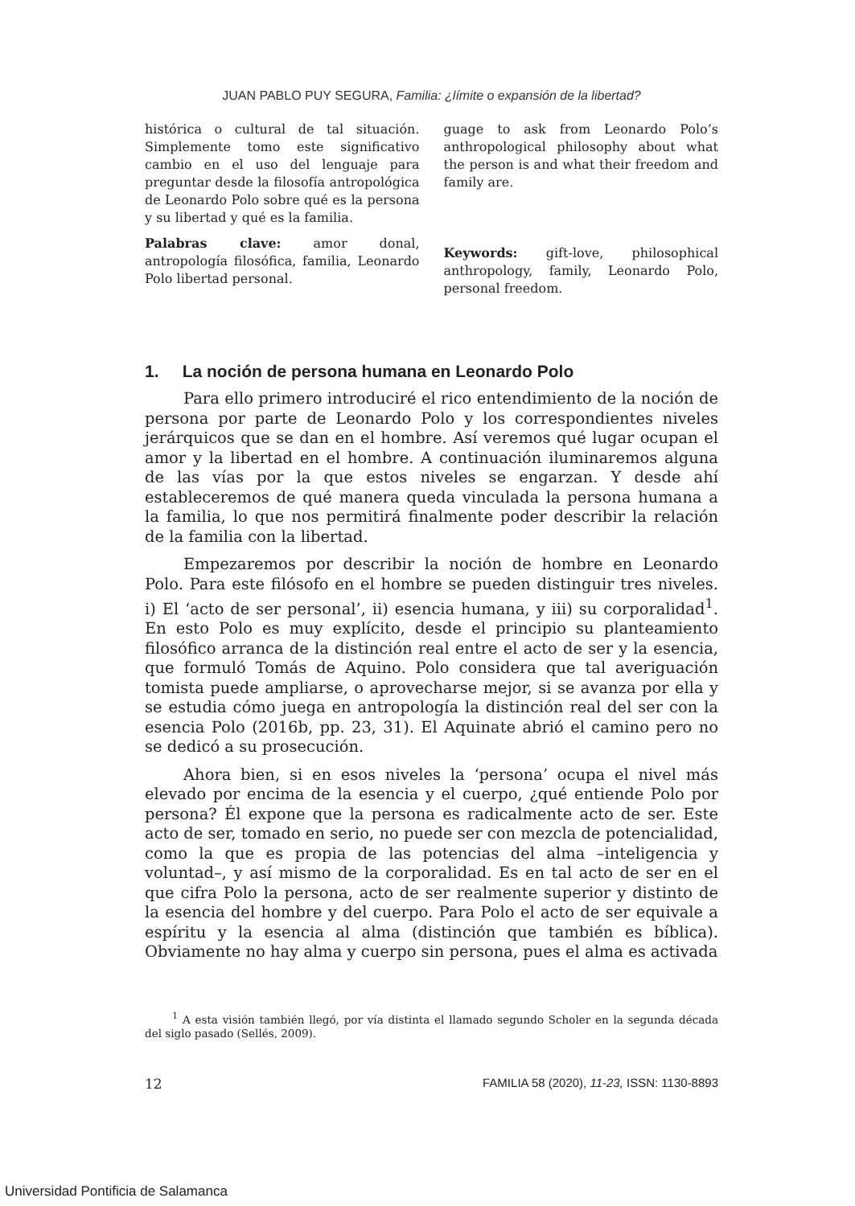JUAN PABLO PUY SEGURA, Familia: ¿límite o expansión de la libertad?
histórica o cultural de tal situación. Simplemente tomo este significativo cambio en el uso del lenguaje para preguntar desde la filosofía antropológica de Leonardo Polo sobre qué es la persona y su libertad y qué es la familia.
Palabras clave: amor donal, antropología filosófica, familia, Leonardo Polo libertad personal.
guage to ask from Leonardo Polo’s anthropological philosophy about what the person is and what their freedom and family are.
Keywords: gift-love, philosophical anthropology, family, Leonardo Polo, personal freedom.
1. La noción de persona humana en Leonardo Polo
Para ello primero introduciré el rico entendimiento de la noción de persona por parte de Leonardo Polo y los correspondientes niveles jerárquicos que se dan en el hombre. Así veremos qué lugar ocupan el amor y la libertad en el hombre. A continuación iluminaremos alguna de las vías por la que estos niveles se engarzan. Y desde ahí estableceremos de qué manera queda vinculada la persona humana a la familia, lo que nos permitirá finalmente poder describir la relación de la familia con la libertad.
Empezaremos por describir la noción de hombre en Leonardo Polo. Para este filósofo en el hombre se pueden distinguir tres niveles. i) El ‘acto de ser personal’, ii) esencia humana, y iii) su corporalidad<sup>1</sup>. En esto Polo es muy explícito, desde el principio su planteamiento filosófico arranca de la distinción real entre el acto de ser y la esencia, que formuló Tomás de Aquino. Polo considera que tal averiguación tomista puede ampliarse, o aprovecharse mejor, si se avanza por ella y se estudia cómo juega en antropología la distinción real del ser con la esencia Polo (2016b, pp. 23, 31). El Aquinate abrió el camino pero no se dedicó a su prosecución.
Ahora bien, si en esos niveles la ‘persona’ ocupa el nivel más elevado por encima de la esencia y el cuerpo, ¿qué entiende Polo por persona? Él expone que la persona es radicalmente acto de ser. Este acto de ser, tomado en serio, no puede ser con mezcla de potencialidad, como la que es propia de las potencias del alma –inteligencia y voluntad–, y así mismo de la corporalidad. Es en tal acto de ser en el que cifra Polo la persona, acto de ser realmente superior y distinto de la esencia del hombre y del cuerpo. Para Polo el acto de ser equivale a espíritu y la esencia al alma (distinción que también es bíblica). Obviamente no hay alma y cuerpo sin persona, pues el alma es activada
<sup>1</sup> A esta visión también llegó, por vía distinta el llamado segundo Scholer en la segunda década del siglo pasado (Sellés, 2009).
12 FAMILIA 58 (2020), 11-23, ISSN: 1130-8893
Universidad Pontificia de Salamanca